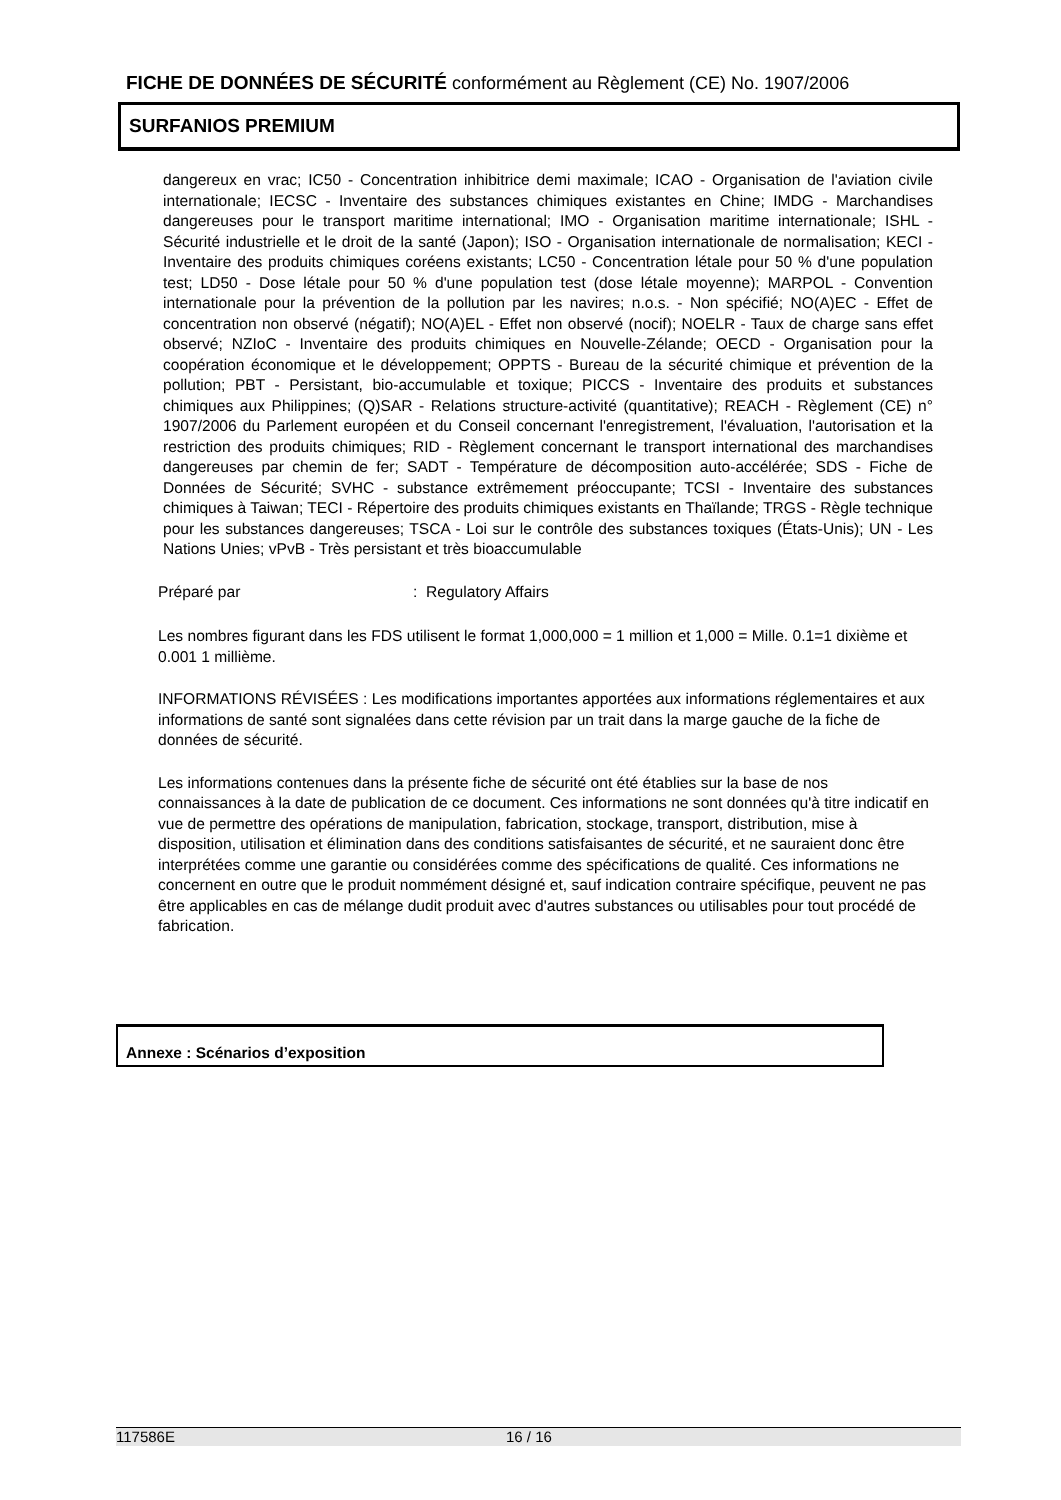FICHE DE DONNÉES DE SÉCURITÉ conformément au Règlement (CE) No. 1907/2006
SURFANIOS PREMIUM
dangereux en vrac; IC50 - Concentration inhibitrice demi maximale; ICAO - Organisation de l'aviation civile internationale; IECSC - Inventaire des substances chimiques existantes en Chine; IMDG - Marchandises dangereuses pour le transport maritime international; IMO - Organisation maritime internationale; ISHL - Sécurité industrielle et le droit de la santé (Japon); ISO - Organisation internationale de normalisation; KECI - Inventaire des produits chimiques coréens existants; LC50 - Concentration létale pour 50 % d'une population test; LD50 - Dose létale pour 50 % d'une population test (dose létale moyenne); MARPOL - Convention internationale pour la prévention de la pollution par les navires; n.o.s. - Non spécifié; NO(A)EC - Effet de concentration non observé (négatif); NO(A)EL - Effet non observé (nocif); NOELR - Taux de charge sans effet observé; NZIoC - Inventaire des produits chimiques en Nouvelle-Zélande; OECD - Organisation pour la coopération économique et le développement; OPPTS - Bureau de la sécurité chimique et prévention de la pollution; PBT - Persistant, bio-accumulable et toxique; PICCS - Inventaire des produits et substances chimiques aux Philippines; (Q)SAR - Relations structure-activité (quantitative); REACH - Règlement (CE) n° 1907/2006 du Parlement européen et du Conseil concernant l'enregistrement, l'évaluation, l'autorisation et la restriction des produits chimiques; RID - Règlement concernant le transport international des marchandises dangereuses par chemin de fer; SADT - Température de décomposition auto-accélérée; SDS - Fiche de Données de Sécurité; SVHC - substance extrêmement préoccupante; TCSI - Inventaire des substances chimiques à Taiwan; TECI - Répertoire des produits chimiques existants en Thaïlande; TRGS - Règle technique pour les substances dangereuses; TSCA - Loi sur le contrôle des substances toxiques (États-Unis); UN - Les Nations Unies; vPvB - Très persistant et très bioaccumulable
Préparé par: Regulatory Affairs
Les nombres figurant dans les FDS utilisent le format 1,000,000 = 1 million et 1,000 = Mille. 0.1=1 dixième et 0.001 1 millième.
INFORMATIONS RÉVISÉES : Les modifications importantes apportées aux informations réglementaires et aux informations de santé sont signalées dans cette révision par un trait dans la marge gauche de la fiche de données de sécurité.
Les informations contenues dans la présente fiche de sécurité ont été établies sur la base de nos connaissances à la date de publication de ce document. Ces informations ne sont données qu'à titre indicatif en vue de permettre des opérations de manipulation, fabrication, stockage, transport, distribution, mise à disposition, utilisation et élimination dans des conditions satisfaisantes de sécurité, et ne sauraient donc être interprétées comme une garantie ou considérées comme des spécifications de qualité. Ces informations ne concernent en outre que le produit nommément désigné et, sauf indication contraire spécifique, peuvent ne pas être applicables en cas de mélange dudit produit avec d'autres substances ou utilisables pour tout procédé de fabrication.
Annexe : Scénarios d’exposition
117586E 16 / 16